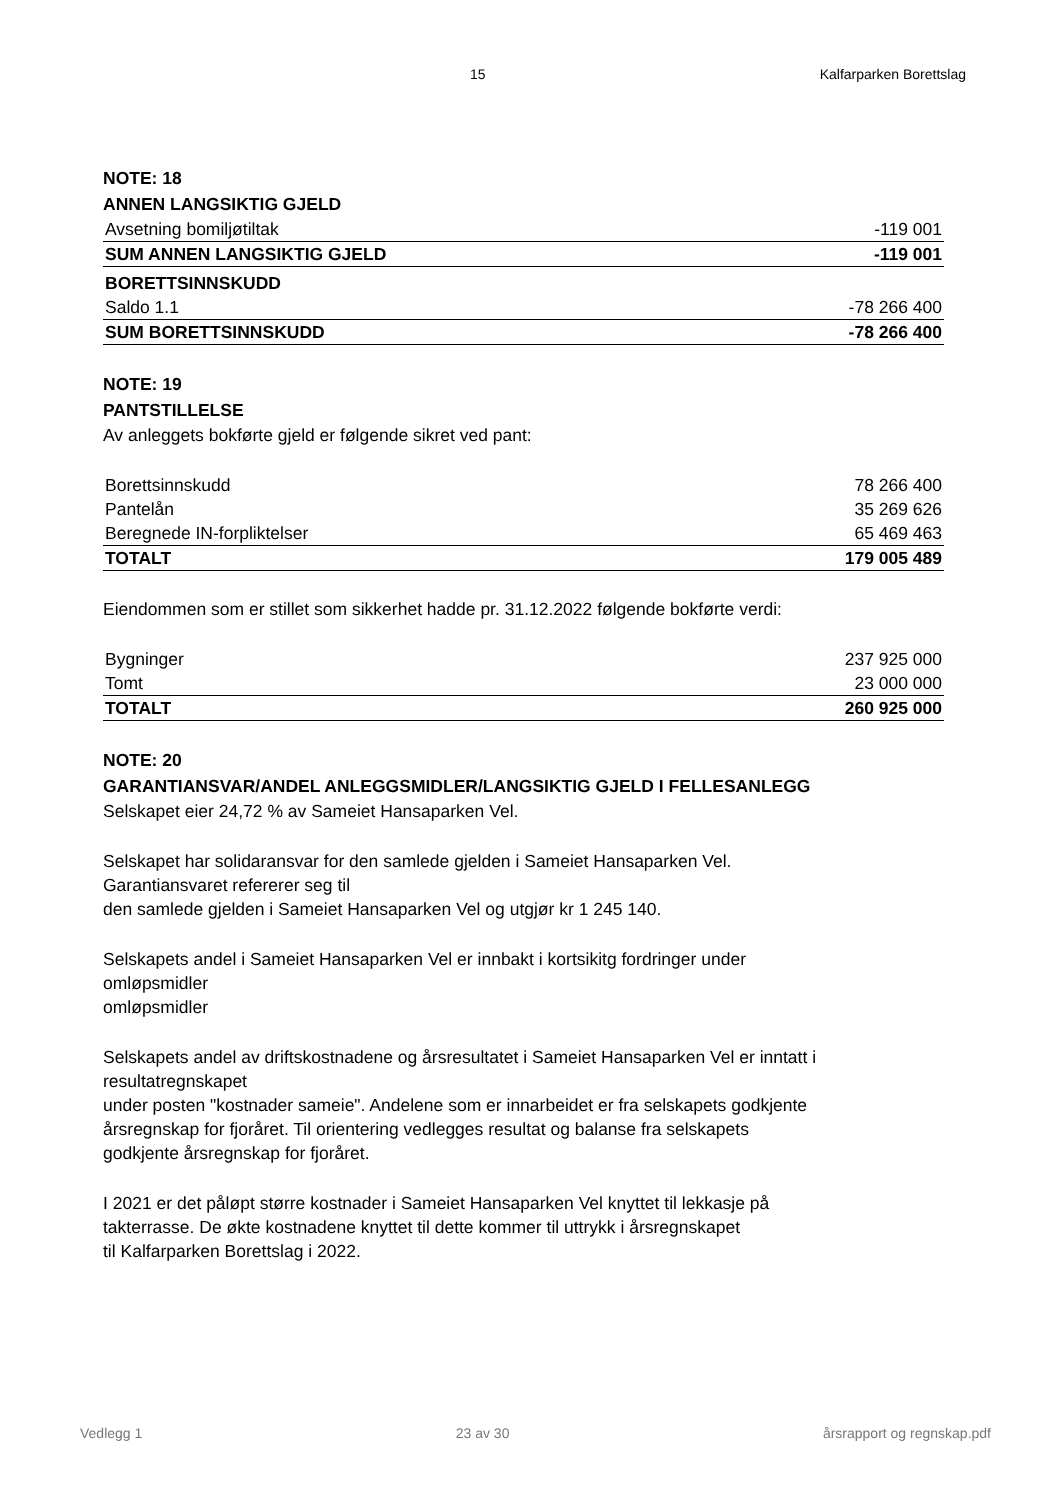15 Kalfarparken Borettslag
NOTE: 18
ANNEN LANGSIKTIG GJELD
| Avsetning bomiljøtiltak | -119 001 |
| SUM ANNEN LANGSIKTIG GJELD | -119 001 |
| BORETTSINNSKUDD | |
| Saldo 1.1 | -78 266 400 |
| SUM BORETTSINNSKUDD | -78 266 400 |
NOTE: 19
PANTSTILLELSE
Av anleggets bokførte gjeld er følgende sikret ved pant:
| Borettsinnskudd | 78 266 400 |
| Pantelån | 35 269 626 |
| Beregnede IN-forpliktelser | 65 469 463 |
| TOTALT | 179 005 489 |
Eiendommen som er stillet som sikkerhet hadde pr. 31.12.2022 følgende bokførte verdi:
| Bygninger | 237 925 000 |
| Tomt | 23 000 000 |
| TOTALT | 260 925 000 |
NOTE: 20
GARANTIANSVAR/ANDEL ANLEGGSMIDLER/LANGSIKTIG GJELD I FELLESANLEGG
Selskapet eier 24,72 % av Sameiet Hansaparken Vel.
Selskapet har solidaransvar for den samlede gjelden i Sameiet Hansaparken Vel.
Garantiansvaret refererer seg til
den samlede gjelden i Sameiet Hansaparken Vel og utgjør kr 1 245 140.
Selskapets andel i Sameiet Hansaparken Vel er innbakt i kortsikitg fordringer under
omløpsmidler
omløpsmidler
Selskapets andel av driftskostnadene og årsresultatet i Sameiet Hansaparken Vel er inntatt i
resultatregnskapet
under posten "kostnader sameie". Andelene som er innarbeidet er fra selskapets godkjente
årsregnskap for fjoråret. Til orientering vedlegges resultat og balanse fra selskapets
godkjente årsregnskap for fjoråret.
I 2021 er det påløpt større kostnader i Sameiet Hansaparken Vel knyttet til lekkasje på
takterrasse. De økte kostnadene knyttet til dette kommer til uttrykk i årsregnskapet
til Kalfarparken Borettslag i 2022.
Vedlegg 1 23 av 30 årsrapport og regnskap.pdf